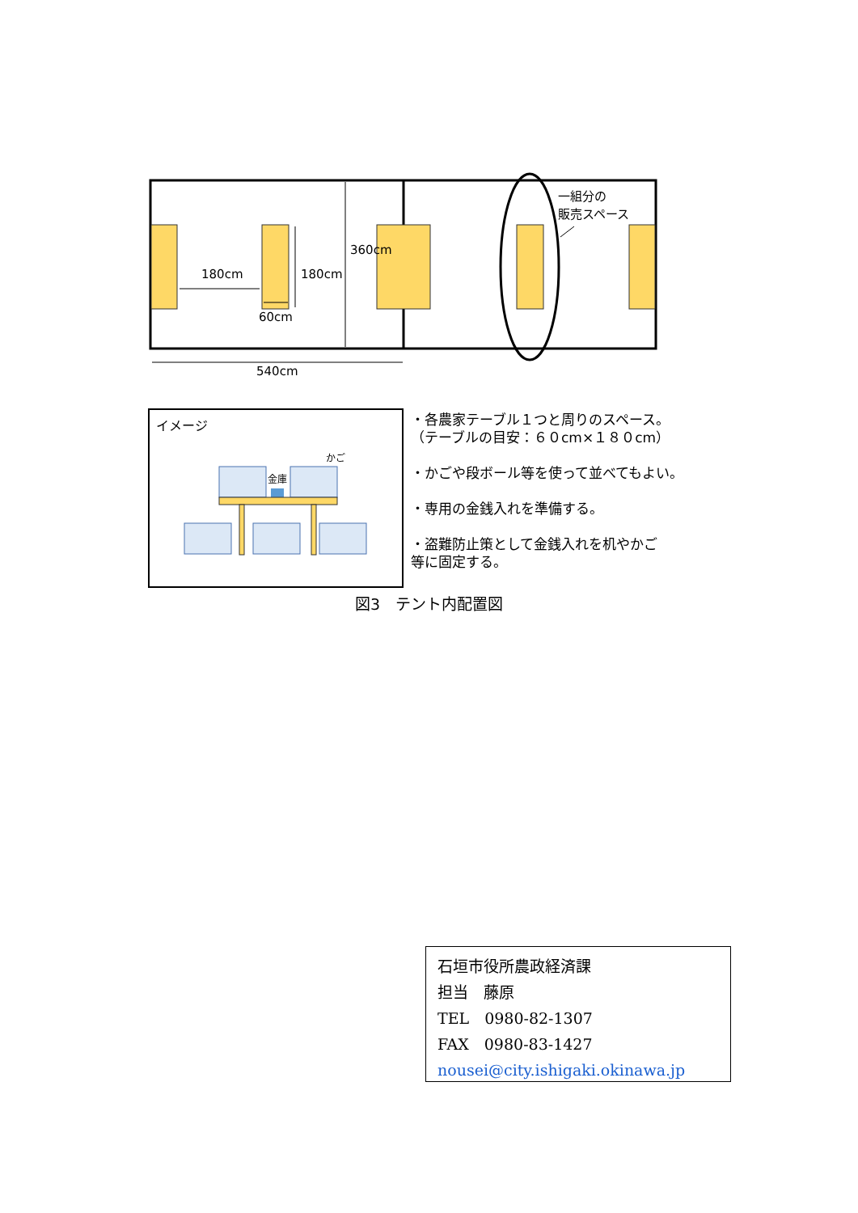180cm 180cm
360cm
60cm
540cm
一組分の
販売スペース
イメージ
かご
金庫
・各農家テーブル１つと周りのスペース。
（テーブルの目安：６０cm×１８０cm）
・かごや段ボール等を使って並べてもよい。
・専用の金銭入れを準備する。
・盗難防止策として金銭入れを机やかご
等に固定する。
図3　テント内配置図
石垣市役所農政経済課
担当　藤原
TEL　0980-82-1307
FAX　0980-83-1427
nousei@city.ishigaki.okinawa.jp